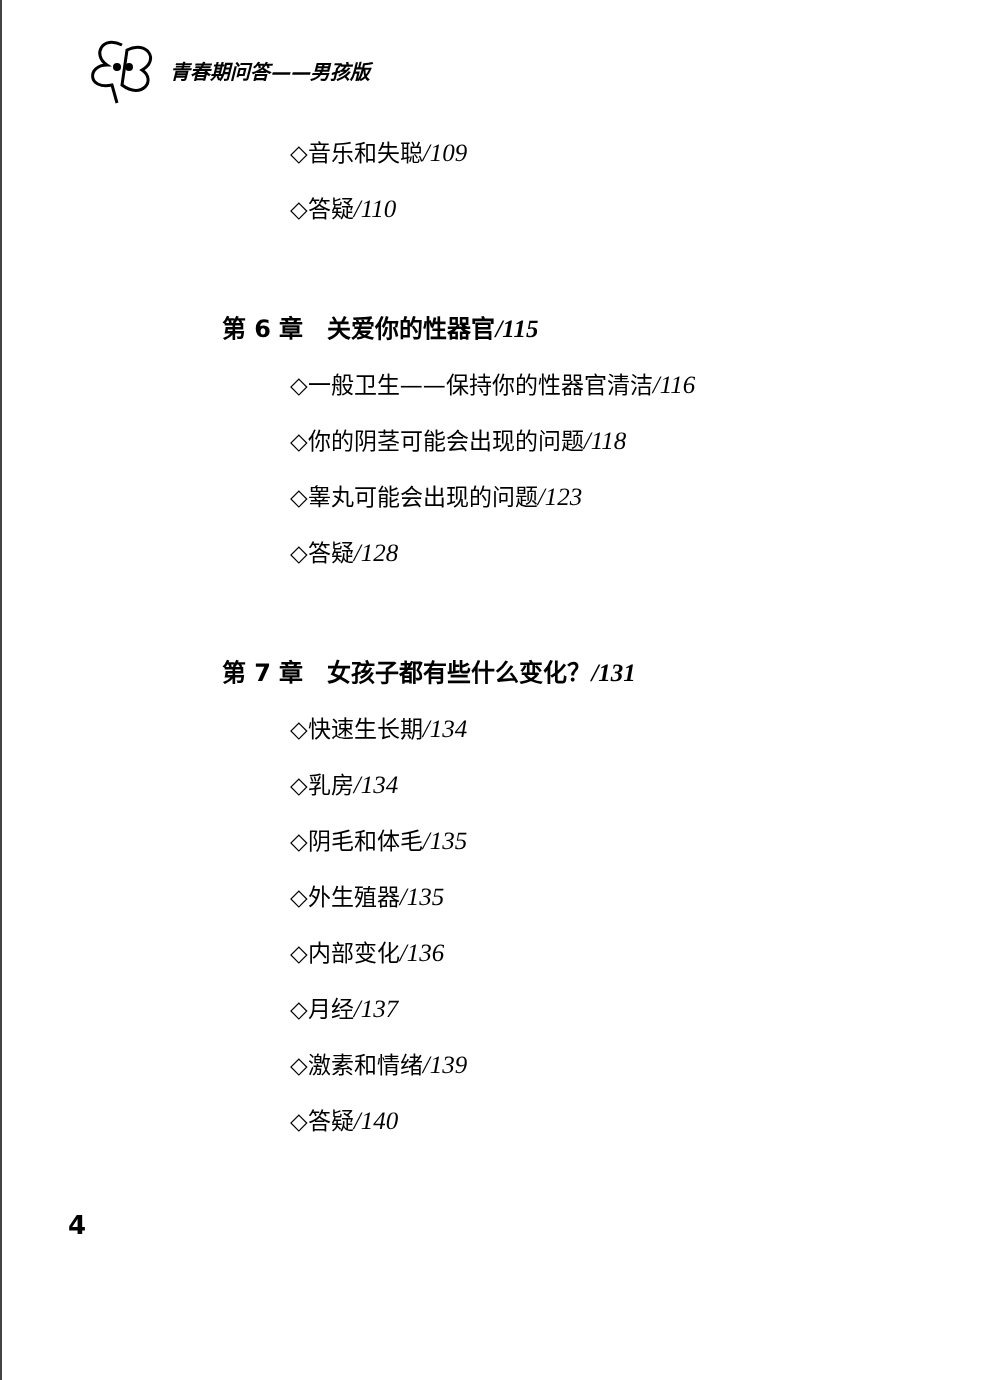青春期问答——男孩版
◇音乐和失聪/109
◇答疑/110
第 6 章　关爱你的性器官/115
◇一般卫生——保持你的性器官清洁/116
◇你的阴茎可能会出现的问题/118
◇睾丸可能会出现的问题/123
◇答疑/128
第 7 章　女孩子都有些什么变化？/131
◇快速生长期/134
◇乳房/134
◇阴毛和体毛/135
◇外生殖器/135
◇内部变化/136
◇月经/137
◇激素和情绪/139
◇答疑/140
4